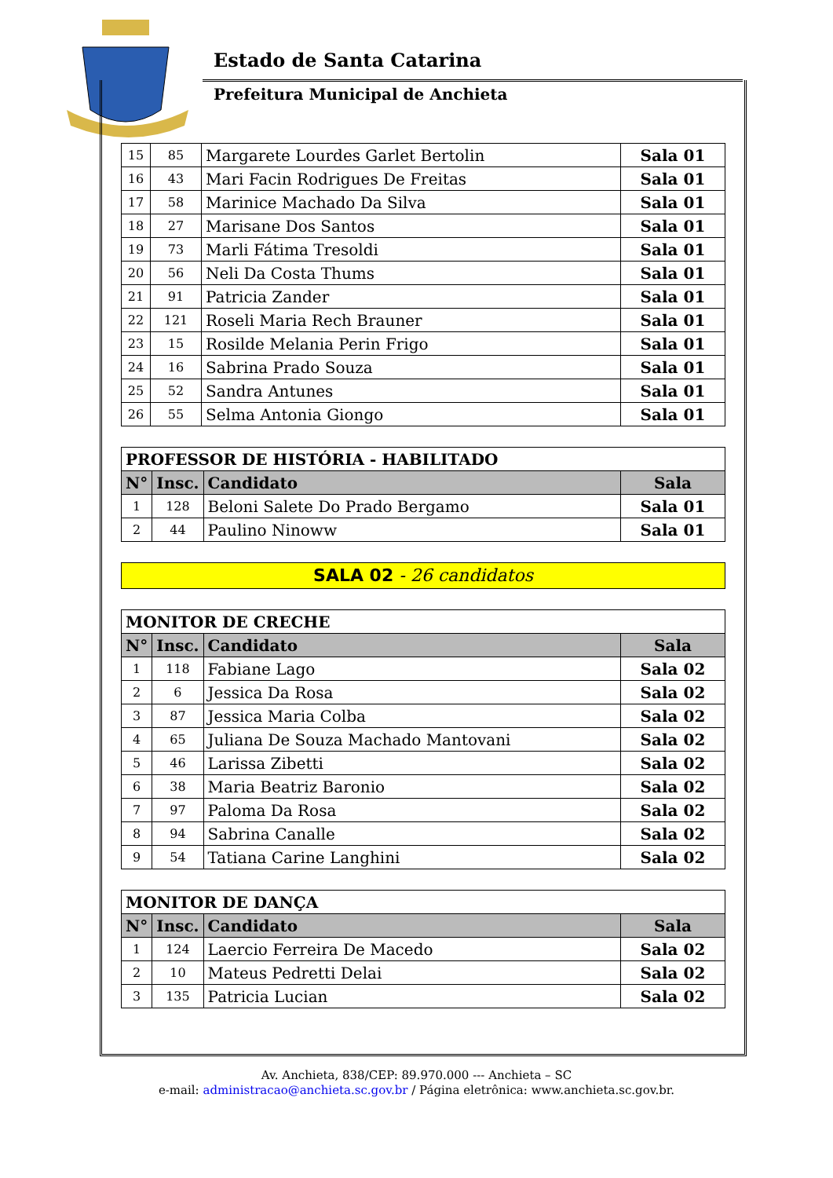Estado de Santa Catarina
Prefeitura Municipal de Anchieta
| 15 | 85 | Margarete Lourdes Garlet Bertolin | Sala 01 |
| 16 | 43 | Mari Facin Rodrigues De Freitas | Sala 01 |
| 17 | 58 | Marinice Machado Da Silva | Sala 01 |
| 18 | 27 | Marisane Dos Santos | Sala 01 |
| 19 | 73 | Marli Fátima Tresoldi | Sala 01 |
| 20 | 56 | Neli Da Costa Thums | Sala 01 |
| 21 | 91 | Patricia Zander | Sala 01 |
| 22 | 121 | Roseli Maria Rech Brauner | Sala 01 |
| 23 | 15 | Rosilde Melania Perin Frigo | Sala 01 |
| 24 | 16 | Sabrina Prado Souza | Sala 01 |
| 25 | 52 | Sandra Antunes | Sala 01 |
| 26 | 55 | Selma Antonia Giongo | Sala 01 |
| PROFESSOR DE HISTÓRIA - HABILITADO | | | |
| N° | Insc. | Candidato | Sala |
| 1 | 128 | Beloni Salete Do Prado Bergamo | Sala 01 |
| 2 | 44 | Paulino Ninoww | Sala 01 |
SALA 02 - 26 candidatos
| MONITOR DE CRECHE | | | |
| N° | Insc. | Candidato | Sala |
| 1 | 118 | Fabiane Lago | Sala 02 |
| 2 | 6 | Jessica Da Rosa | Sala 02 |
| 3 | 87 | Jessica Maria Colba | Sala 02 |
| 4 | 65 | Juliana De Souza Machado Mantovani | Sala 02 |
| 5 | 46 | Larissa Zibetti | Sala 02 |
| 6 | 38 | Maria Beatriz Baronio | Sala 02 |
| 7 | 97 | Paloma Da Rosa | Sala 02 |
| 8 | 94 | Sabrina Canalle | Sala 02 |
| 9 | 54 | Tatiana Carine Langhini | Sala 02 |
| MONITOR DE DANÇA | | | |
| N° | Insc. | Candidato | Sala |
| 1 | 124 | Laercio Ferreira De Macedo | Sala 02 |
| 2 | 10 | Mateus Pedretti Delai | Sala 02 |
| 3 | 135 | Patricia Lucian | Sala 02 |
Av. Anchieta, 838/CEP: 89.970.000 --- Anchieta – SC
e-mail: administracao@anchieta.sc.gov.br / Página eletrônica: www.anchieta.sc.gov.br.